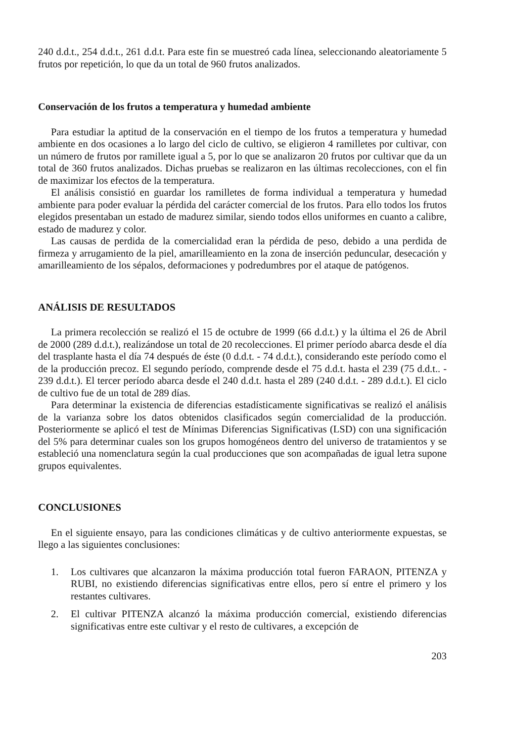240 d.d.t., 254 d.d.t., 261 d.d.t. Para este fin se muestreó cada línea, seleccionando aleatoriamente 5 frutos por repetición, lo que da un total de 960 frutos analizados.
Conservación de los frutos a temperatura y humedad ambiente
Para estudiar la aptitud de la conservación en el tiempo de los frutos a temperatura y humedad ambiente en dos ocasiones a lo largo del ciclo de cultivo, se eligieron 4 ramilletes por cultivar, con un número de frutos por ramillete igual a 5, por lo que se analizaron 20 frutos por cultivar que da un total de 360 frutos analizados. Dichas pruebas se realizaron en las últimas recolecciones, con el fin de maximizar los efectos de la temperatura.
El análisis consistió en guardar los ramilletes de forma individual a temperatura y humedad ambiente para poder evaluar la pérdida del carácter comercial de los frutos. Para ello todos los frutos elegidos presentaban un estado de madurez similar, siendo todos ellos uniformes en cuanto a calibre, estado de madurez y color.
Las causas de perdida de la comercialidad eran la pérdida de peso, debido a una perdida de firmeza y arrugamiento de la piel, amarilleamiento en la zona de inserción peduncular, desecación y amarilleamiento de los sépalos, deformaciones y podredumbres por el ataque de patógenos.
ANÁLISIS DE RESULTADOS
La primera recolección se realizó el 15 de octubre de 1999 (66 d.d.t.) y la última el 26 de Abril de 2000 (289 d.d.t.), realizándose un total de 20 recolecciones. El primer período abarca desde el día del trasplante hasta el día 74 después de éste (0 d.d.t. - 74 d.d.t.), considerando este período como el de la producción precoz. El segundo período, comprende desde el 75 d.d.t. hasta el 239 (75 d.d.t.. - 239 d.d.t.). El tercer período abarca desde el 240 d.d.t. hasta el 289 (240 d.d.t. - 289 d.d.t.). El ciclo de cultivo fue de un total de 289 días.
Para determinar la existencia de diferencias estadísticamente significativas se realizó el análisis de la varianza sobre los datos obtenidos clasificados según comercialidad de la producción. Posteriormente se aplicó el test de Mínimas Diferencias Significativas (LSD) con una significación del 5% para determinar cuales son los grupos homogéneos dentro del universo de tratamientos y se estableció una nomenclatura según la cual producciones que son acompañadas de igual letra supone grupos equivalentes.
CONCLUSIONES
En el siguiente ensayo, para las condiciones climáticas y de cultivo anteriormente expuestas, se llego a las siguientes conclusiones:
1. Los cultivares que alcanzaron la máxima producción total fueron FARAON, PITENZA y RUBI, no existiendo diferencias significativas entre ellos, pero sí entre el primero y los restantes cultivares.
2. El cultivar PITENZA alcanzó la máxima producción comercial, existiendo diferencias significativas entre este cultivar y el resto de cultivares, a excepción de
203